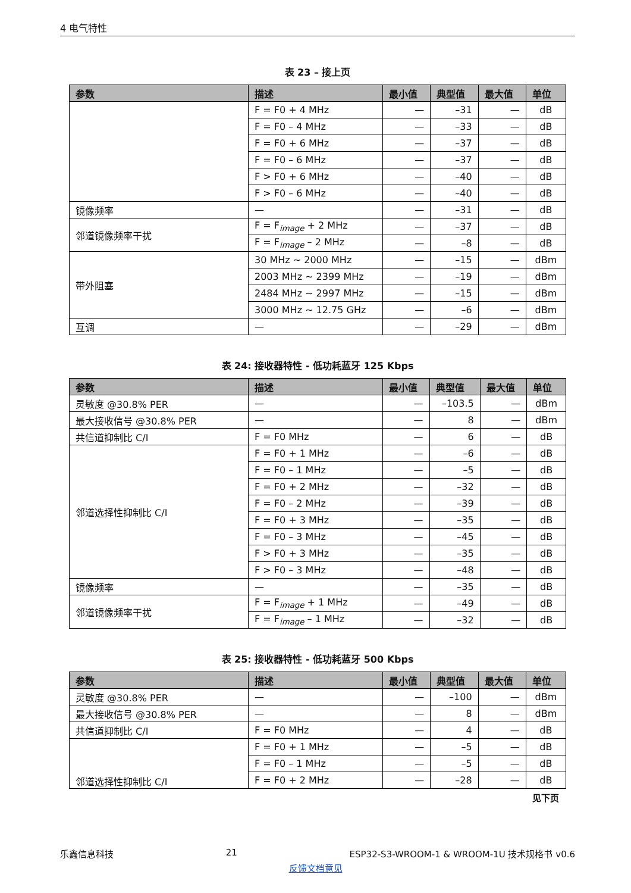4 电气特性
表 23 – 接上页
| 参数 | 描述 | 最小值 | 典型值 | 最大值 | 单位 |
| --- | --- | --- | --- | --- | --- |
| | F = F0 + 4 MHz | — | –31 | — | dB |
| | F = F0 – 4 MHz | — | –33 | — | dB |
| | F = F0 + 6 MHz | — | –37 | — | dB |
| | F = F0 – 6 MHz | — | –37 | — | dB |
| | F > F0 + 6 MHz | — | –40 | — | dB |
| | F > F0 – 6 MHz | — | –40 | — | dB |
| 镜像频率 | — | — | –31 | — | dB |
| 邻道镜像频率干扰 | F = F<sub>image</sub> + 2 MHz | — | –37 | — | dB |
| | F = F<sub>image</sub> – 2 MHz | — | –8 | — | dB |
| 带外阻塞 | 30 MHz ~ 2000 MHz | — | –15 | — | dBm |
| | 2003 MHz ~ 2399 MHz | — | –19 | — | dBm |
| | 2484 MHz ~ 2997 MHz | — | –15 | — | dBm |
| | 3000 MHz ~ 12.75 GHz | — | –6 | — | dBm |
| 互调 | — | — | –29 | — | dBm |
表 24: 接收器特性 - 低功耗蓝牙 125 Kbps
| 参数 | 描述 | 最小值 | 典型值 | 最大值 | 单位 |
| --- | --- | --- | --- | --- | --- |
| 灵敏度 @30.8% PER | — | — | –103.5 | — | dBm |
| 最大接收信号 @30.8% PER | — | — | 8 | — | dBm |
| 共信道抑制比 C/I | F = F0 MHz | — | 6 | — | dB |
| 邻道选择性抑制比 C/I | F = F0 + 1 MHz | — | –6 | — | dB |
| | F = F0 – 1 MHz | — | –5 | — | dB |
| | F = F0 + 2 MHz | — | –32 | — | dB |
| | F = F0 – 2 MHz | — | –39 | — | dB |
| | F = F0 + 3 MHz | — | –35 | — | dB |
| | F = F0 – 3 MHz | — | –45 | — | dB |
| | F > F0 + 3 MHz | — | –35 | — | dB |
| | F > F0 – 3 MHz | — | –48 | — | dB |
| 镜像频率 | — | — | –35 | — | dB |
| 邻道镜像频率干扰 | F = F<sub>image</sub> + 1 MHz | — | –49 | — | dB |
| | F = F<sub>image</sub> – 1 MHz | — | –32 | — | dB |
表 25: 接收器特性 - 低功耗蓝牙 500 Kbps
| 参数 | 描述 | 最小值 | 典型值 | 最大值 | 单位 |
| --- | --- | --- | --- | --- | --- |
| 灵敏度 @30.8% PER | — | — | –100 | — | dBm |
| 最大接收信号 @30.8% PER | — | — | 8 | — | dBm |
| 共信道抑制比 C/I | F = F0 MHz | — | 4 | — | dB |
| 邻道选择性抑制比 C/I | F = F0 + 1 MHz | — | –5 | — | dB |
| | F = F0 – 1 MHz | — | –5 | — | dB |
| | F = F0 + 2 MHz | — | –28 | — | dB |
见下页
乐鑫信息科技 21 ESP32-S3-WROOM-1 & WROOM-1U 技术规格书 v0.6
反馈文档意见